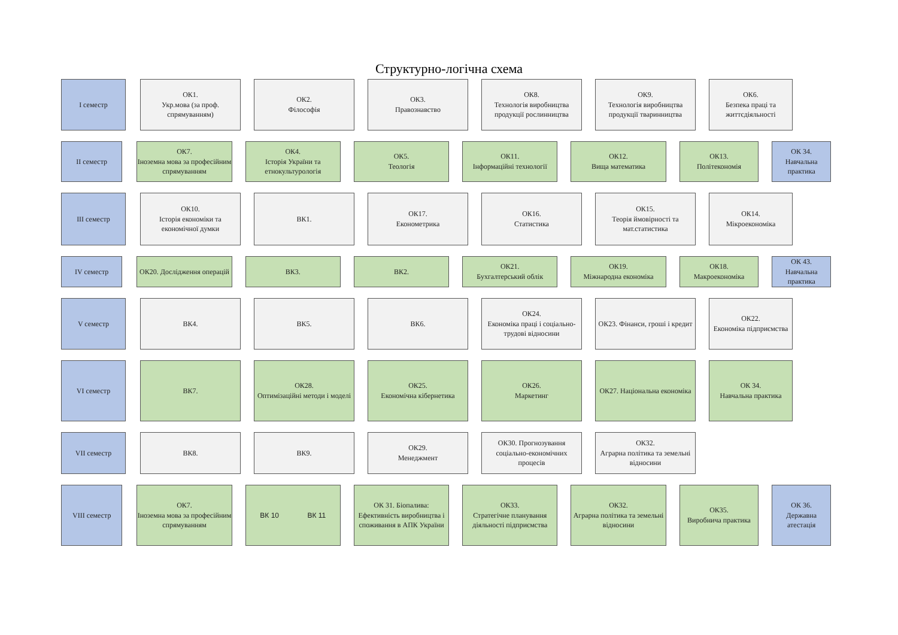Структурно-логічна схема
I семестр ОК1.
Укр.мова (за проф. спрямуванням)
ОК2.
Філософія
ОК3.
Правознавство
ОК8.
Технологія виробництва продукції рослинництва
ОК9.
Технологія виробництва продукції тваринництва
ОК6.
Безпека праці та життєдіяльності
II семестр ОК7.
Іноземна мова за професійним спрямуванням
ОК4.
Історія України та етнокультурологія
ОК5.
Теологія
ОК11.
Інформаційні технології
ОК12.
Вища математика
ОК13.
Політекономія
ОК 34.
Навчальна практика
III семестр ОК10.
Історія економіки та економічної думки
ВК1. ОК17.
Економетрика
ОК16.
Статистика
ОК15.
Теорія ймовірності та мат.статистика
ОК14.
Мікроекономіка
IV семестр ОК20. Дослідження операцій
ВК3. ВК2. ОК21.
Бухгалтерський облік
ОК19.
Міжнародна економіка
ОК18.
Макроекономіка
ОК 43.
Навчальна практика
V семестр ВК4. ВК5. ВК6. ОК24.
Економіка праці і соціально-трудові відносини
ОК23. Фінанси, гроші і кредит
ОК22.
Економіка підприємства
VI семестр ВК7. ОК28.
Оптимізаційні методи і моделі
ОК25.
Економічна кібернетика
ОК26.
Маркетинг
ОК27. Національна економіка
ОК 34.
Навчальна практика
VII семестр ВК8. ВК9. ОК29.
Менеджмент
ОК30. Прогнозування соціально-економічних процесів
ОК32.
Аграрна політика та земельні відносини
VIII семестр ОК7.
Іноземна мова за професійним спрямуванням
ВК 10 ВК 11 ОК 31. Біопалива: Ефективність виробництва і споживання в АПК України
ОК33.
Стратегічне планування діяльності підприємства
ОК32.
Аграрна політика та земельні відносини
ОК35.
Виробнича практика
ОК 36.
Державна атестація